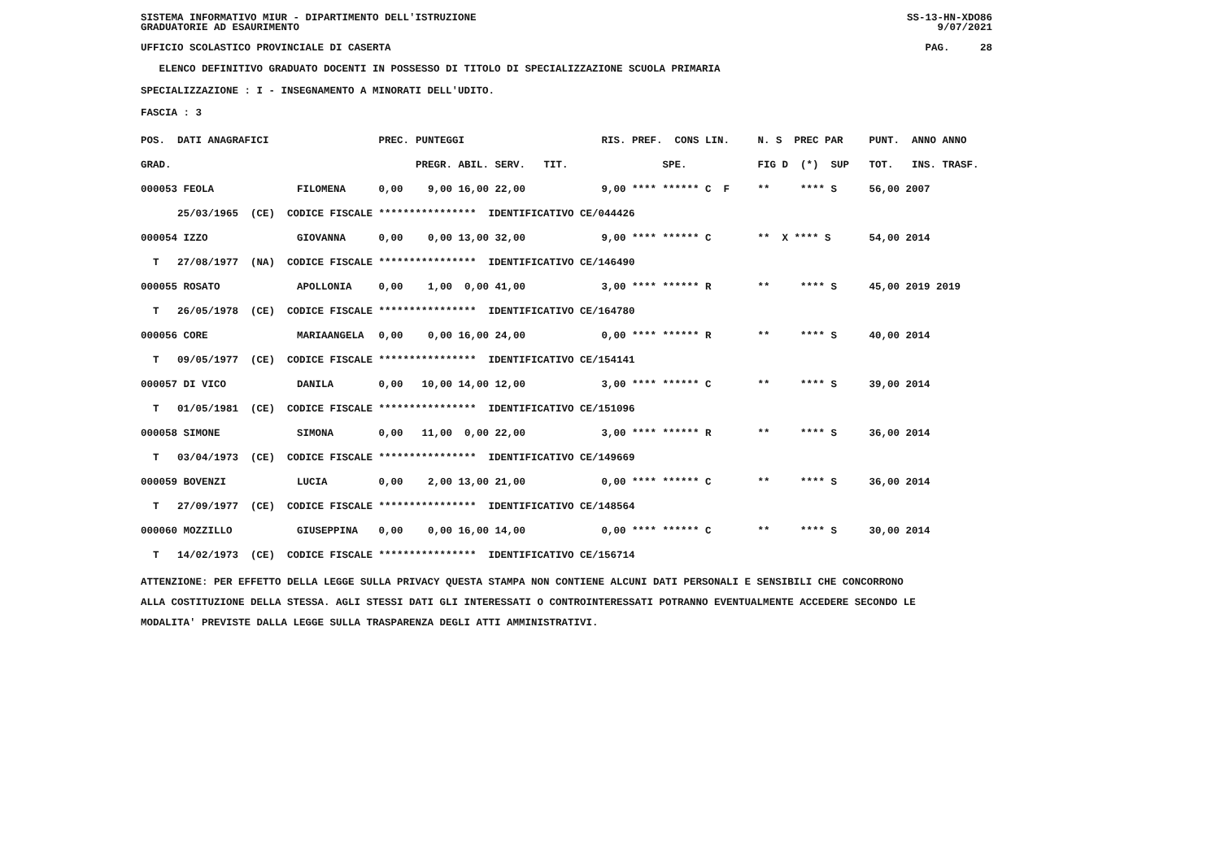SISTEMA INFORMATIVO MIUR - DIPARTIMENTO DELL'ISTRUZIONE
GRADUATORIE AD ESAURIMENTO SS-13-HN-XDO86
9/07/2021
UFFICIO SCOLASTICO PROVINCIALE DI CASERTA PAG. 28
ELENCO DEFINITIVO GRADUATO DOCENTI IN POSSESSO DI TITOLO DI SPECIALIZZAZIONE SCUOLA PRIMARIA
SPECIALIZZAZIONE : I - INSEGNAMENTO A MINORATI DELL'UDITO.
FASCIA : 3
| POS. DATI ANAGRAFICI | | PREC. | PUNTEGGI | RIS. PREF. CONS LIN. | N. S PREC PAR | PUNT. ANNO ANNO |
| --- | --- | --- | --- | --- | --- | --- |
| GRAD. | | | PREGR. ABIL. SERV. TIT. | SPE. | FIG D (*) SUP | TOT. INS. TRASF. |
| 000053 FEOLA | FILOMENA | 0,00 | 9,00 16,00 22,00 | 9,00 **** ****** C F | ** **** S | 56,00 2007 |
| 25/03/1965 (CE) CODICE FISCALE **************** IDENTIFICATIVO CE/044426 | | | | | | |
| 000054 IZZO | GIOVANNA | 0,00 | 0,00 13,00 32,00 | 9,00 **** ****** C | ** X **** S | 54,00 2014 |
| T 27/08/1977 (NA) CODICE FISCALE **************** IDENTIFICATIVO CE/146490 | | | | | | |
| 000055 ROSATO | APOLLONIA | 0,00 | 1,00 0,00 41,00 | 3,00 **** ****** R | ** **** S | 45,00 2019 2019 |
| T 26/05/1978 (CE) CODICE FISCALE **************** IDENTIFICATIVO CE/164780 | | | | | | |
| 000056 CORE | MARIAANGELA | 0,00 | 0,00 16,00 24,00 | 0,00 **** ****** R | ** **** S | 40,00 2014 |
| T 09/05/1977 (CE) CODICE FISCALE **************** IDENTIFICATIVO CE/154141 | | | | | | |
| 000057 DI VICO | DANILA | 0,00 | 10,00 14,00 12,00 | 3,00 **** ****** C | ** **** S | 39,00 2014 |
| T 01/05/1981 (CE) CODICE FISCALE **************** IDENTIFICATIVO CE/151096 | | | | | | |
| 000058 SIMONE | SIMONA | 0,00 | 11,00 0,00 22,00 | 3,00 **** ****** R | ** **** S | 36,00 2014 |
| T 03/04/1973 (CE) CODICE FISCALE **************** IDENTIFICATIVO CE/149669 | | | | | | |
| 000059 BOVENZI | LUCIA | 0,00 | 2,00 13,00 21,00 | 0,00 **** ****** C | ** **** S | 36,00 2014 |
| T 27/09/1977 (CE) CODICE FISCALE **************** IDENTIFICATIVO CE/148564 | | | | | | |
| 000060 MOZZILLO | GIUSEPPINA | 0,00 | 0,00 16,00 14,00 | 0,00 **** ****** C | ** **** S | 30,00 2014 |
| T 14/02/1973 (CE) CODICE FISCALE **************** IDENTIFICATIVO CE/156714 | | | | | | |
ATTENZIONE: PER EFFETTO DELLA LEGGE SULLA PRIVACY QUESTA STAMPA NON CONTIENE ALCUNI DATI PERSONALI E SENSIBILI CHE CONCORRONO
ALLA COSTITUZIONE DELLA STESSA. AGLI STESSI DATI GLI INTERESSATI O CONTROINTERESSATI POTRANNO EVENTUALMENTE ACCEDERE SECONDO LE
MODALITA' PREVISTE DALLA LEGGE SULLA TRASPARENZA DEGLI ATTI AMMINISTRATIVI.